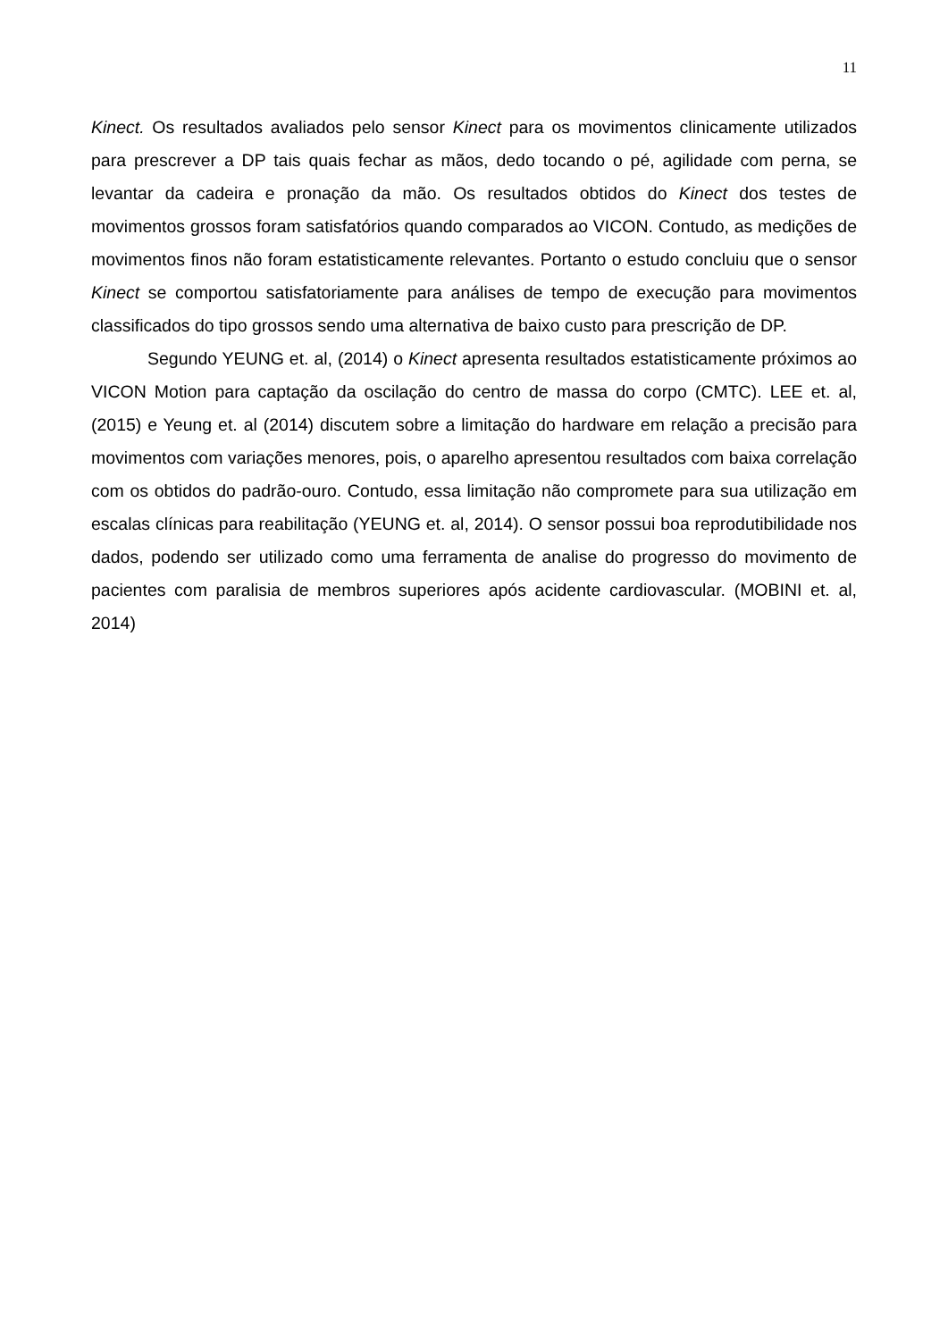11
Kinect. Os resultados avaliados pelo sensor Kinect para os movimentos clinicamente utilizados para prescrever a DP tais quais fechar as mãos, dedo tocando o pé, agilidade com perna, se levantar da cadeira e pronação da mão. Os resultados obtidos do Kinect dos testes de movimentos grossos foram satisfatórios quando comparados ao VICON. Contudo, as medições de movimentos finos não foram estatisticamente relevantes. Portanto o estudo concluiu que o sensor Kinect se comportou satisfatoriamente para análises de tempo de execução para movimentos classificados do tipo grossos sendo uma alternativa de baixo custo para prescrição de DP.
Segundo YEUNG et. al, (2014) o Kinect apresenta resultados estatisticamente próximos ao VICON Motion para captação da oscilação do centro de massa do corpo (CMTC). LEE et. al, (2015) e Yeung et. al (2014) discutem sobre a limitação do hardware em relação a precisão para movimentos com variações menores, pois, o aparelho apresentou resultados com baixa correlação com os obtidos do padrão-ouro. Contudo, essa limitação não compromete para sua utilização em escalas clínicas para reabilitação (YEUNG et. al, 2014). O sensor possui boa reprodutibilidade nos dados, podendo ser utilizado como uma ferramenta de analise do progresso do movimento de pacientes com paralisia de membros superiores após acidente cardiovascular. (MOBINI et. al, 2014)